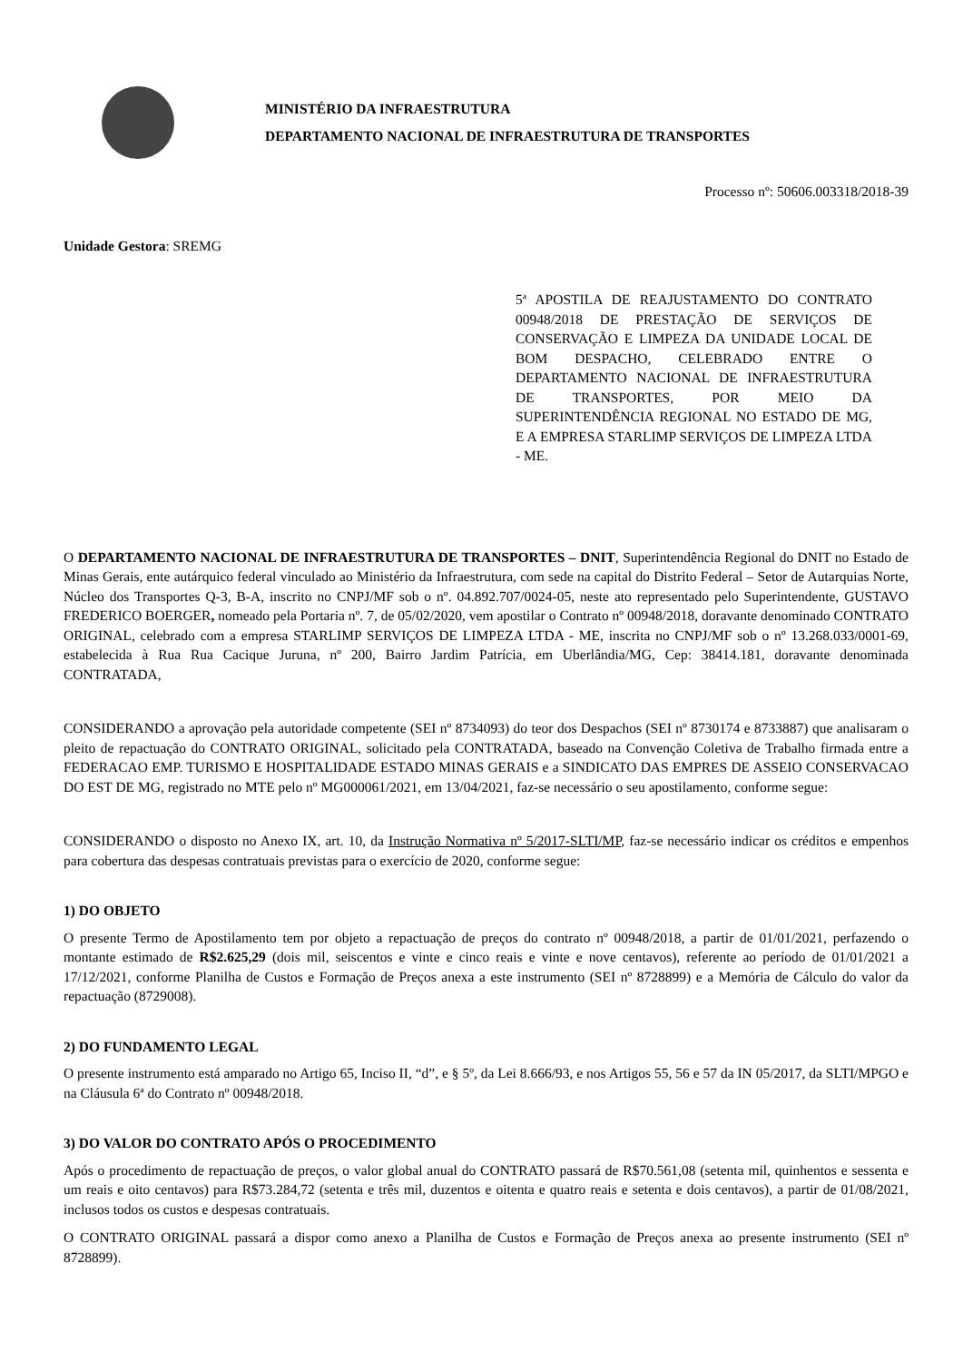MINISTÉRIO DA INFRAESTRUTURA
DEPARTAMENTO NACIONAL DE INFRAESTRUTURA DE TRANSPORTES
Processo nº: 50606.003318/2018-39
Unidade Gestora: SREMG
5ª APOSTILA DE REAJUSTAMENTO DO CONTRATO 00948/2018 DE PRESTAÇÃO DE SERVIÇOS DE CONSERVAÇÃO E LIMPEZA DA UNIDADE LOCAL DE BOM DESPACHO, CELEBRADO ENTRE O DEPARTAMENTO NACIONAL DE INFRAESTRUTURA DE TRANSPORTES, POR MEIO DA SUPERINTENDÊNCIA REGIONAL NO ESTADO DE MG, E A EMPRESA STARLIMP SERVIÇOS DE LIMPEZA LTDA - ME.
O DEPARTAMENTO NACIONAL DE INFRAESTRUTURA DE TRANSPORTES – DNIT, Superintendência Regional do DNIT no Estado de Minas Gerais, ente autárquico federal vinculado ao Ministério da Infraestrutura, com sede na capital do Distrito Federal – Setor de Autarquias Norte, Núcleo dos Transportes Q-3, B-A, inscrito no CNPJ/MF sob o nº. 04.892.707/0024-05, neste ato representado pelo Superintendente, GUSTAVO FREDERICO BOERGER, nomeado pela Portaria nº. 7, de 05/02/2020, vem apostilar o Contrato nº 00948/2018, doravante denominado CONTRATO ORIGINAL, celebrado com a empresa STARLIMP SERVIÇOS DE LIMPEZA LTDA - ME, inscrita no CNPJ/MF sob o nº 13.268.033/0001-69, estabelecida à Rua Rua Cacique Juruna, nº 200, Bairro Jardim Patrícia, em Uberlândia/MG, Cep: 38414.181, doravante denominada CONTRATADA,
CONSIDERANDO a aprovação pela autoridade competente (SEI nº 8734093) do teor dos Despachos (SEI nº 8730174 e 8733887) que analisaram o pleito de repactuação do CONTRATO ORIGINAL, solicitado pela CONTRATADA, baseado na Convenção Coletiva de Trabalho firmada entre a FEDERACAO EMP. TURISMO E HOSPITALIDADE ESTADO MINAS GERAIS e a SINDICATO DAS EMPRES DE ASSEIO CONSERVACAO DO EST DE MG, registrado no MTE pelo nº MG000061/2021, em 13/04/2021, faz-se necessário o seu apostilamento, conforme segue:
CONSIDERANDO o disposto no Anexo IX, art. 10, da Instrução Normativa nº 5/2017-SLTI/MP, faz-se necessário indicar os créditos e empenhos para cobertura das despesas contratuais previstas para o exercício de 2020, conforme segue:
1) DO OBJETO
O presente Termo de Apostilamento tem por objeto a repactuação de preços do contrato nº 00948/2018, a partir de 01/01/2021, perfazendo o montante estimado de R$2.625,29 (dois mil, seiscentos e vinte e cinco reais e vinte e nove centavos), referente ao período de 01/01/2021 a 17/12/2021, conforme Planilha de Custos e Formação de Preços anexa a este instrumento (SEI nº 8728899) e a Memória de Cálculo do valor da repactuação (8729008).
2) DO FUNDAMENTO LEGAL
O presente instrumento está amparado no Artigo 65, Inciso II, “d”, e § 5º, da Lei 8.666/93, e nos Artigos 55, 56 e 57 da IN 05/2017, da SLTI/MPGO e na Cláusula 6ª do Contrato nº 00948/2018.
3) DO VALOR DO CONTRATO APÓS O PROCEDIMENTO
Após o procedimento de repactuação de preços, o valor global anual do CONTRATO passará de R$70.561,08 (setenta mil, quinhentos e sessenta e um reais e oito centavos) para R$73.284,72 (setenta e três mil, duzentos e oitenta e quatro reais e setenta e dois centavos), a partir de 01/08/2021, inclusos todos os custos e despesas contratuais.
O CONTRATO ORIGINAL passará a dispor como anexo a Planilha de Custos e Formação de Preços anexa ao presente instrumento (SEI nº 8728899).